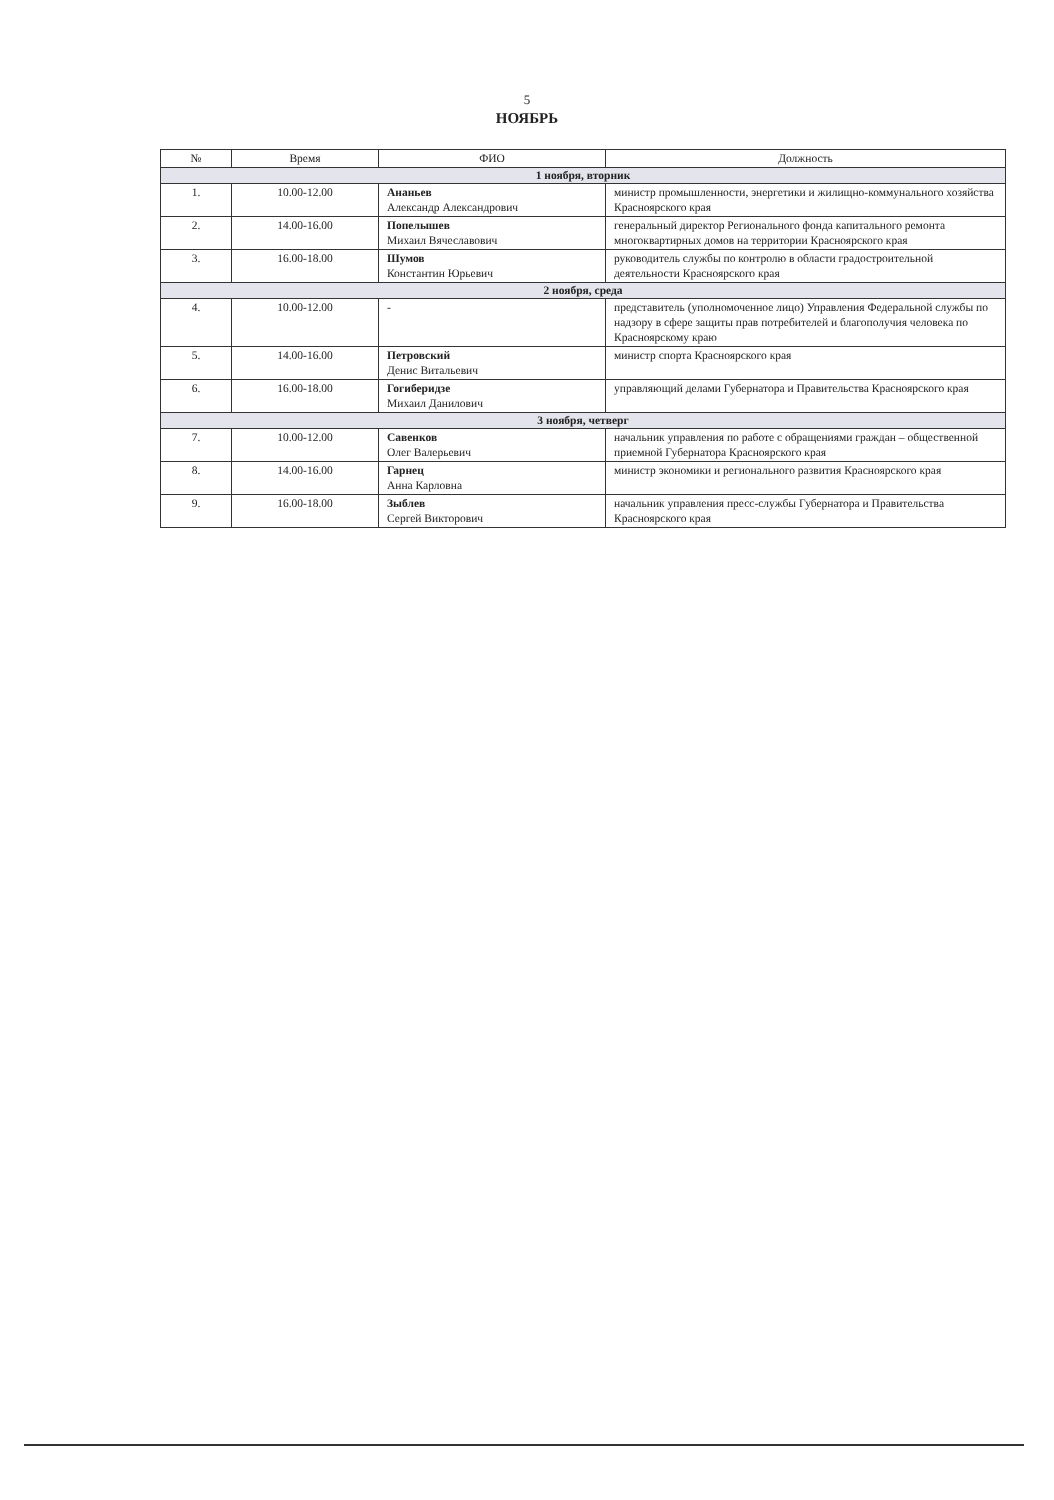5
НОЯБРЬ
| № | Время | ФИО | Должность |
| --- | --- | --- | --- |
| 1 ноября, вторник | | | |
| 1. | 10.00-12.00 | Ананьев Александр Александрович | министр промышленности, энергетики и жилищно-коммунального хозяйства Красноярского края |
| 2. | 14.00-16.00 | Попелышев Михаил Вячеславович | генеральный директор Регионального фонда капитального ремонта многоквартирных домов на территории Красноярского края |
| 3. | 16.00-18.00 | Шумов Константин Юрьевич | руководитель службы по контролю в области градостроительной деятельности Красноярского края |
| 2 ноября, среда | | | |
| 4. | 10.00-12.00 | - | представитель (уполномоченное лицо) Управления Федеральной службы по надзору в сфере защиты прав потребителей и благополучия человека по Красноярскому краю |
| 5. | 14.00-16.00 | Петровский Денис Витальевич | министр спорта Красноярского края |
| 6. | 16.00-18.00 | Гогиберидзе Михаил Данилович | управляющий делами Губернатора и Правительства Красноярского края |
| 3 ноября, четверг | | | |
| 7. | 10.00-12.00 | Савенков Олег Валерьевич | начальник управления по работе с обращениями граждан – общественной приемной Губернатора Красноярского края |
| 8. | 14.00-16.00 | Гарнец Анна Карловна | министр экономики и регионального развития Красноярского края |
| 9. | 16.00-18.00 | Зыблев Сергей Викторович | начальник управления пресс-службы Губернатора и Правительства Красноярского края |